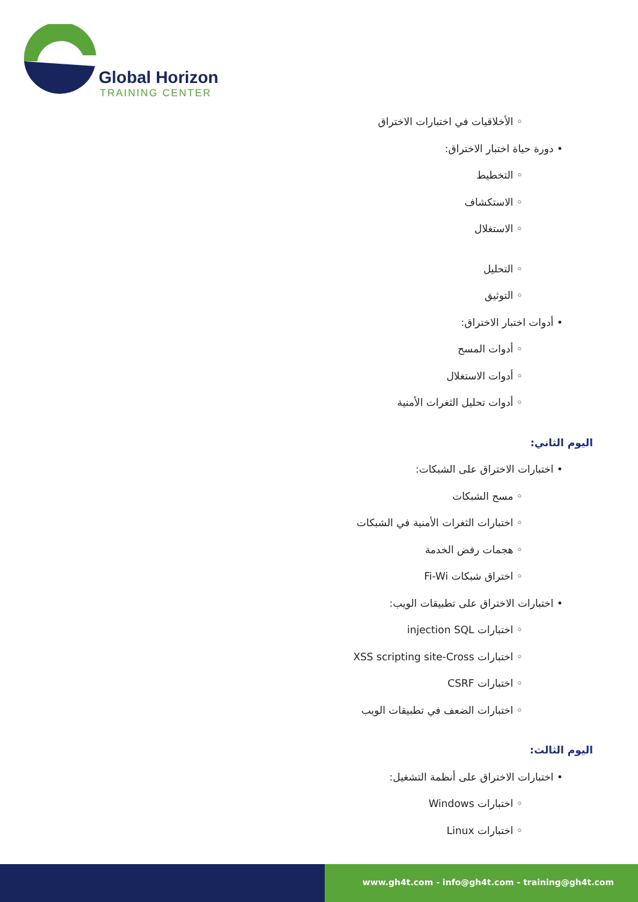Global Horizon
TRAINING CENTER
◦ الأخلاقيات في اختبارات الاختراق
• دورة حياة اختبار الاختراق:
◦ التخطيط
◦ الاستكشاف
◦ الاستغلال
◦ التحليل
◦ التوثيق
• أدوات اختبار الاختراق:
◦ أدوات المسح
◦ أدوات الاستغلال
◦ أدوات تحليل الثغرات الأمنية
اليوم الثاني:
• اختبارات الاختراق على الشبكات:
◦ مسح الشبكات
◦ اختبارات الثغرات الأمنية في الشبكات
◦ هجمات رفض الخدمة
◦ اختراق شبكات Fi-Wi
• اختبارات الاختراق على تطبيقات الويب:
◦ اختبارات injection SQL
◦ اختبارات XSS scripting site-Cross
◦ اختبارات CSRF
◦ اختبارات الضعف في تطبيقات الويب
اليوم الثالث:
• اختبارات الاختراق على أنظمة التشغيل:
◦ اختبارات Windows
◦ اختبارات Linux
www.gh4t.com - info@gh4t.com - training@gh4t.com